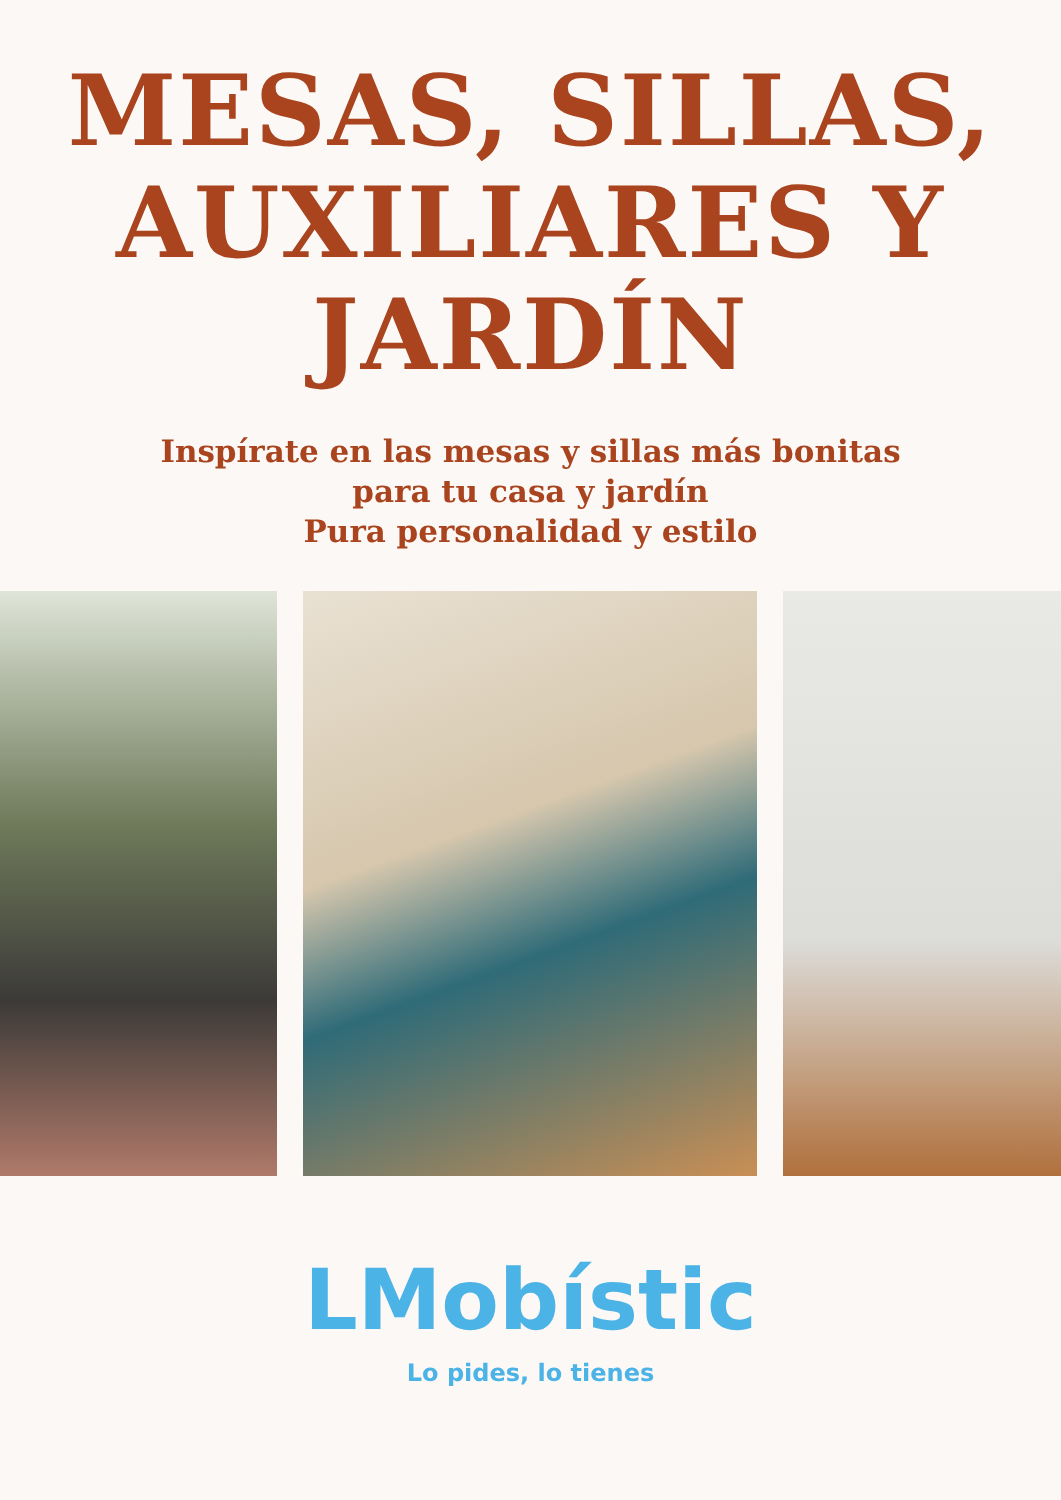MESAS, SILLAS,
AUXILIARES Y
JARDÍN
Inspírate en las mesas y sillas más bonitas
para tu casa y jardín
Pura personalidad y estilo
LMobístic
Lo pides, lo tienes